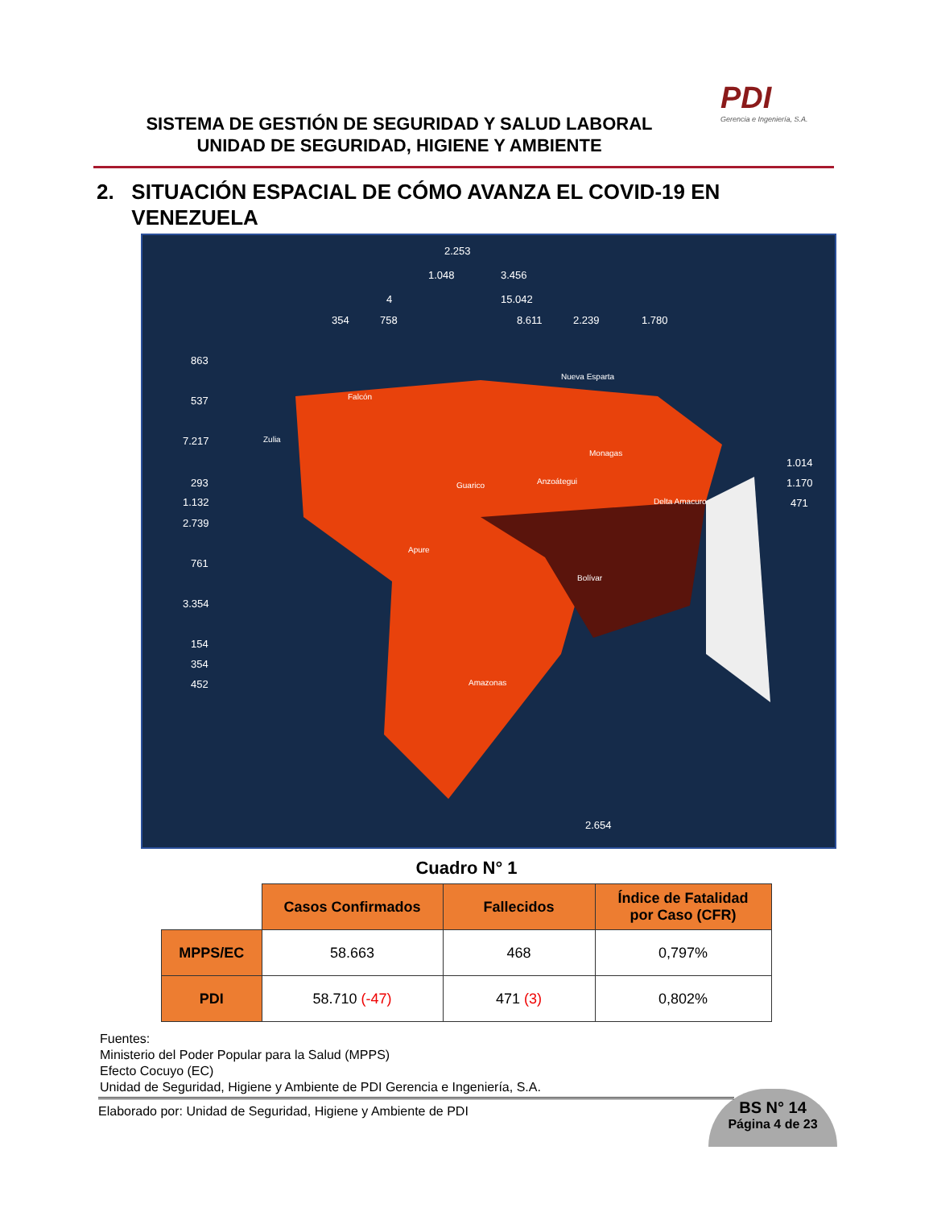SISTEMA DE GESTIÓN DE SEGURIDAD Y SALUD LABORAL
UNIDAD DE SEGURIDAD, HIGIENE Y AMBIENTE
PDI
Gerencia e Ingeniería, S.A.
2. SITUACIÓN ESPACIAL DE CÓMO AVANZA EL COVID-19 EN
VENEZUELA
2.253
1.048 3.456
4 15.042
354 758 8.611 2.239 1.780
863
537
7.217
293
1.132
2.739
761
3.354
154
354
452
1.014
1.170
471
2.654
Zulia
Falcón
Nueva Esparta
Anzoátegui
Bolívar
Amazonas
Guarico
Apure
Monagas
Delta Amacuro
Cuadro N° 1
| | Casos Confirmados | Fallecidos | Índice de Fatalidad por Caso (CFR) |
| MPPS/EC | 58.663 | 468 | 0,797% |
| PDI | 58.710 (-47) | 471 (3) | 0,802% |
Fuentes:
Ministerio del Poder Popular para la Salud (MPPS)
Efecto Cocuyo (EC)
Unidad de Seguridad, Higiene y Ambiente de PDI Gerencia e Ingeniería, S.A.
Elaborado por: Unidad de Seguridad, Higiene y Ambiente de PDI
BS N° 14
Página 4 de 23